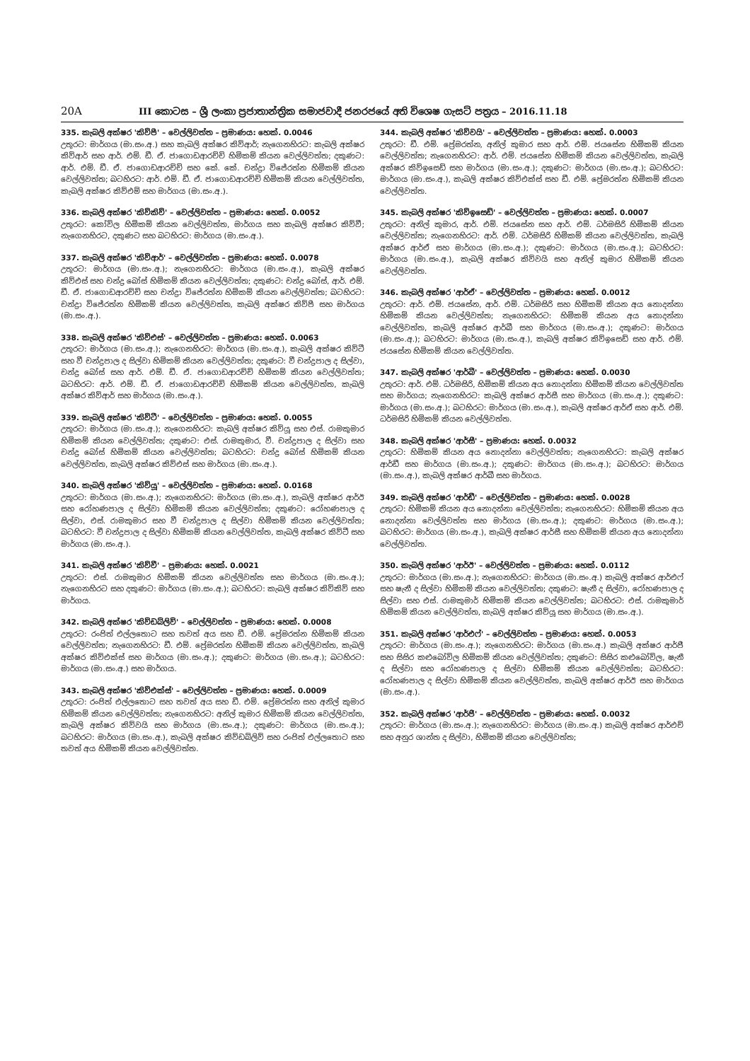20A III කොටස – ශ්‍රී ලංකා ප්‍රජාතාන්ත්‍රික සමාජවාදී ජනරජයේ අති විශෙෂ ගැසට් පත්‍රය – 2016.11.18
335. කැබලි අක්ෂර 'කිව්පී' – වෙල්ලිවත්ත – ප්‍රමාණය: හෙක්. 0.0046
උතුරට: මාර්ගය (මා.සං.අ.) සහ කැබලි අක්ෂර කිව්ආර්; නැගෙනහිරට: කැබලි අක්ෂර කිව්ආර් සහ ආර්. එම්. ඩී. ඒ. ජාගොඩආරච්චි හිමිකම් කියන වෙල්ලිවත්ත; දකුණට: ආර්. එම්. ඩී. ඒ. ජාගොඩආරච්චි සහ කේ. කේ. චන්ද්‍රා විජේරත්න හිමිකම් කියන වෙල්ලිවත්ත; බටහිරට: ආර්. එම්. ඩී. ඒ. ජාගොඩආරච්චි හිමිකම් කියන වෙල්ලිවත්ත, කැබලි අක්ෂර කිව්එම් සහ මාර්ගය (මා.සං.අ.).
336. කැබලි අක්ෂර 'කිව්කිව්' – වෙල්ලිවත්ත – ප්‍රමාණය: හෙක්. 0.0052
උතුරට: කෝවිල හිමිකම් කියන වෙල්ලිවත්ත, මාර්ගය සහ කැබලි අක්ෂර කිව්වී; නැගෙනහිරට, දකුණට සහ බටහිරට: මාර්ගය (මා.සං.අ.).
337. කැබලි අක්ෂර 'කිව්ආර්' – වෙල්ලිවත්ත – ප්‍රමාණය: හෙක්. 0.0078
උතුරට: මාර්ගය (මා.සං.අ.); නැගෙනහිරට: මාර්ගය (මා.සං.අ.), කැබලි අක්ෂර කිව්එස් සහ චන්ද්‍ර බෝස් හිමිකම් කියන වෙල්ලිවත්ත; දකුණට: චන්ද්‍ර බෝස්, ආර්. එම්. ඩී. ඒ. ජාගොඩආරච්චි සහ චන්ද්‍රා විජේරත්න හිමිකම් කියන වෙල්ලිවත්ත; බටහිරට: චන්ද්‍රා විජේරත්න හිමිකම් කියන වෙල්ලිවත්ත, කැබලි අක්ෂර කිව්පී සහ මාර්ගය (මා.සං.අ.).
338. කැබලි අක්ෂර 'කිව්එස්' – වෙල්ලිවත්ත – ප්‍රමාණය: හෙක්. 0.0063
උතුරට: මාර්ගය (මා.සං.අ.); නැගෙනහිරට: මාර්ගය (මා.සං.අ.), කැබලි අක්ෂර කිව්ටී සහ වී චන්ද්‍රපාල ද සිල්වා හිමිකම් කියන වෙල්ලිවත්ත; දකුණට: වී චන්ද්‍රපාල ද සිල්වා, චන්ද්‍ර බෝස් සහ ආර්. එම්. ඩී. ඒ. ජාගොඩආරච්චි හිමිකම් කියන වෙල්ලිවත්ත; බටහිරට: ආර්. එම්. ඩී. ඒ. ජාගොඩආරච්චි හිමිකම් කියන වෙල්ලිවත්ත, කැබලි අක්ෂර කිව්ආර් සහ මාර්ගය (මා.සං.අ.).
339. කැබලි අක්ෂර 'කිව්ටී' – වෙල්ලිවත්ත – ප්‍රමාණය: හෙක්. 0.0055
උතුරට: මාර්ගය (මා.සං.අ.); නැගෙනහිරට: කැබලි අක්ෂර කිව්යූ සහ එස්. රාමකුමාර හිමිකම් කියන වෙල්ලිවත්ත; දකුණට: එස්. රාමකුමාර, වී. චන්ද්‍රපාල ද සිල්වා සහ චන්ද්‍ර බෝස් හිමිකම් කියන වෙල්ලිවත්ත; බටහිරට: චන්ද්‍ර බෝස් හිමිකම් කියන වෙල්ලිවත්ත, කැබලි අක්ෂර කිව්එස් සහ මාර්ගය (මා.සං.අ.).
340. කැබලි අක්ෂර 'කිව්යූ' – වෙල්ලිවත්ත – ප්‍රමාණය: හෙක්. 0.0168
උතුරට: මාර්ගය (මා.සං.අ.); නැගෙනහිරට: මාර්ගය (මා.සං.අ.), කැබලි අක්ෂර ආර්ඊ සහ රෝහණපාල ද සිල්වා හිමිකම් කියන වෙල්ලිවත්ත; දකුණට: රෝහණපාල ද සිල්වා, එස්. රාමකුමාර සහ වී චන්ද්‍රපාල ද සිල්වා හිමිකම් කියන වෙල්ලිවත්ත; බටහිරට: වී චන්ද්‍රපාල ද සිල්වා හිමිකම් කියන වෙල්ලිවත්ත, කැබලි අක්ෂර කිව්ටී සහ මාර්ගය (මා.සං.අ.).
341. කැබලි අක්ෂර 'කිව්වී' – ප්‍රමාණය: හෙක්. 0.0021
උතුරට: එස්. රාමකුමාර හිමිකම් කියන වෙල්ලිවත්ත සහ මාර්ගය (මා.සං.අ.); නැගෙනහිරට සහ දකුණට: මාර්ගය (මා.සං.අ.); බටහිරට: කැබලි අක්ෂර කිව්කිව් සහ මාර්ගය.
342. කැබලි අක්ෂර 'කිව්ඩබ්ලිව්' – වෙල්ලිවත්ත – ප්‍රමාණය: හෙක්. 0.0008
උතුරට: රංජිත් එල්ලතොට සහ තවත් අය සහ ඩී. එම්. ප්‍රේමරත්න හිමිකම් කියන වෙල්ලිවත්ත; නැගෙනහිරට: ඩී. එම්. ප්‍රේමරත්න හිමිකම් කියන වෙල්ලිවත්ත, කැබලි අක්ෂර කිව්එක්ස් සහ මාර්ගය (මා.සං.අ.); දකුණට: මාර්ගය (මා.සං.අ.); බටහිරට: මාර්ගය (මා.සං.අ.) සහ මාර්ගය.
343. කැබලි අක්ෂර 'කිව්එක්ස්' – වෙල්ලිවත්ත – ප්‍රමාණය: හෙක්. 0.0009
උතුරට: රංජිත් එල්ලතොට සහ තවත් අය සහ ඩී. එම්. ප්‍රේමරත්න සහ අනිල් කුමාර හිමිකම් කියන වෙල්ලිවත්ත; නැගෙනහිරට: අනිල් කුමාර හිමිකම් කියන වෙල්ලිවත්ත, කැබලි අක්ෂර කිව්වයි සහ මාර්ගය (මා.සං.අ.); දකුණට: මාර්ගය (මා.සං.අ.); බටහිරට: මාර්ගය (මා.සං.අ.), කැබලි අක්ෂර කිව්ඩබ්ලිව් සහ රංජිත් එල්ලතොට සහ තවත් අය හිමිකම් කියන වෙල්ලිවත්ත.
344. කැබලි අක්ෂර 'කිව්වයි' – වෙල්ලිවත්ත – ප්‍රමාණය: හෙක්. 0.0003
උතුරට: ඩී. එම්. ප්‍රේමරත්න, අනිල් කුමාර සහ ආර්. එම්. ජයසේන හිමිකම් කියන වෙල්ලිවත්ත; නැගෙනහිරට: ආර්. එම්. ජයසේන හිමිකම් කියන වෙල්ලිවත්ත, කැබලි අක්ෂර කිව්ඉසෙඩ් සහ මාර්ගය (මා.සං.අ.); දකුණට: මාර්ගය (මා.සං.අ.); බටහිරට: මාර්ගය (මා.සං.අ.), කැබලි අක්ෂර කිව්එක්ස් සහ ඩී. එම්. ප්‍රේමරත්න හිමිකම් කියන වෙල්ලිවත්ත.
345. කැබලි අක්ෂර 'කිව්ඉසෙඩ්' – වෙල්ලිවත්ත – ප්‍රමාණය: හෙක්. 0.0007
උතුරට: අනිල් කුමාර, ආර්. එම්. ජයසේන සහ ආර්. එම්. ධර්මසිරි හිමිකම් කියන වෙල්ලිවත්ත; නැගෙනහිරට: ආර්. එම්. ධර්මසිරි හිමිකම් කියන වෙල්ලිවත්ත, කැබලි අක්ෂර ආර්ඒ සහ මාර්ගය (මා.සං.අ.); දකුණට: මාර්ගය (මා.සං.අ.); බටහිරට: මාර්ගය (මා.සං.අ.), කැබලි අක්ෂර කිව්වයි සහ අනිල් කුමාර හිමිකම් කියන වෙල්ලිවත්ත.
346. කැබලි අක්ෂර 'ආර්ඒ' – වෙල්ලිවත්ත – ප්‍රමාණය: හෙක්. 0.0012
උතුරට: ආර්. එම්. ජයසේන, ආර්. එම්. ධර්මසිරි සහ හිමිකම් කියන අය නොදන්නා හිමිකම් කියන වෙල්ලිවත්ත; නැගෙනහිරට: හිමිකම් කියන අය නොදන්නා වෙල්ලිවත්ත, කැබලි අක්ෂර ආර්බී සහ මාර්ගය (මා.සං.අ.); දකුණට: මාර්ගය (මා.සං.අ.); බටහිරට: මාර්ගය (මා.සං.අ.), කැබලි අක්ෂර කිව්ඉසෙඩ් සහ ආර්. එම්. ජයසේන හිමිකම් කියන වෙල්ලිවත්ත.
347. කැබලි අක්ෂර 'ආර්බී' – වෙල්ලිවත්ත – ප්‍රමාණය: හෙක්. 0.0030
උතුරට: ආර්. එම්. ධර්මසිරි, හිමිකම් කියන අය නොදන්නා හිමිකම් කියන වෙල්ලිවත්ත සහ මාර්ගය; නැගෙනහිරට: කැබලි අක්ෂර ආර්සී සහ මාර්ගය (මා.සං.අ.); දකුණට: මාර්ගය (මා.සං.අ.); බටහිරට: මාර්ගය (මා.සං.අ.), කැබලි අක්ෂර ආර්ඒ සහ ආර්. එම්. ධර්මසිරි හිමිකම් කියන වෙල්ලිවත්ත.
348. කැබලි අක්ෂර 'ආර්සී' – ප්‍රමාණය: හෙක්. 0.0032
උතුරට: හිමිකම් කියන අය නොදන්නා වෙල්ලිවත්ත; නැගෙනහිරට: කැබලි අක්ෂර ආර්ඩී සහ මාර්ගය (මා.සං.අ.); දකුණට: මාර්ගය (මා.සං.අ.); බටහිරට: මාර්ගය (මා.සං.අ.), කැබලි අක්ෂර ආර්බී සහ මාර්ගය.
349. කැබලි අක්ෂර 'ආර්ඩී' – වෙල්ලිවත්ත – ප්‍රමාණය: හෙක්. 0.0028
උතුරට: හිමිකම් කියන අය නොදන්නා වෙල්ලිවත්ත; නැගෙනහිරට: හිමිකම් කියන අය නොදන්නා වෙල්ලිවත්ත සහ මාර්ගය (මා.සං.අ.); දකුණට: මාර්ගය (මා.සං.අ.); බටහිරට: මාර්ගය (මා.සං.අ.), කැබලි අක්ෂර ආර්සී සහ හිමිකම් කියන අය නොදන්නා වෙල්ලිවත්ත.
350. කැබලි අක්ෂර 'ආර්ඊ' – වෙල්ලිවත්ත – ප්‍රමාණය: හෙක්. 0.0112
උතුරට: මාර්ගය (මා.සං.අ.); නැගෙනහිරට: මාර්ගය (මා.සං.අ.) කැබලි අක්ෂර ආර්එෆ් සහ ෂැනී ද සිල්වා හිමිකම් කියන වෙල්ලිවත්ත; දකුණට: ෂැනී ද සිල්වා, රෝහණපාල ද සිල්වා සහ එස්. රාමකුමාර් හිමිකම් කියන වෙල්ලිවත්ත; බටහිරට: එස්. රාමකුමාර් හිමිකම් කියන වෙල්ලිවත්ත, කැබලි අක්ෂර කිව්යූ සහ මාර්ගය (මා.සං.අ.).
351. කැබලි අක්ෂර 'ආර්එෆ්' – වෙල්ලිවත්ත – ප්‍රමාණය: හෙක්. 0.0053
උතුරට: මාර්ගය (මා.සං.අ.); නැගෙනහිරට: මාර්ගය (මා.සං.අ.) කැබලි අක්ෂර ආර්ජී සහ සිසිර කළුබෝවිල හිමිකම් කියන වෙල්ලිවත්ත; දකුණට: සිසිර කළුබෝවිල, ෂැනී ද සිල්වා සහ රෝහණපාල ද සිල්වා හිමිකම් කියන වෙල්ලිවත්ත; බටහිරට: රෝහණපාල ද සිල්වා හිමිකම් කියන වෙල්ලිවත්ත, කැබලි අක්ෂර ආර්ඊ සහ මාර්ගය (මා.සං.අ.).
352. කැබලි අක්ෂර 'ආර්ජී' – වෙල්ලිවත්ත – ප්‍රමාණය: හෙක්. 0.0032
උතුරට: මාර්ගය (මා.සං.අ.); නැගෙනහිරට: මාර්ගය (මා.සං.අ.) කැබලි අක්ෂර ආර්එච් සහ අනුර ශාන්ත ද සිල්වා, හිමිකම් කියන වෙල්ලිවත්ත;